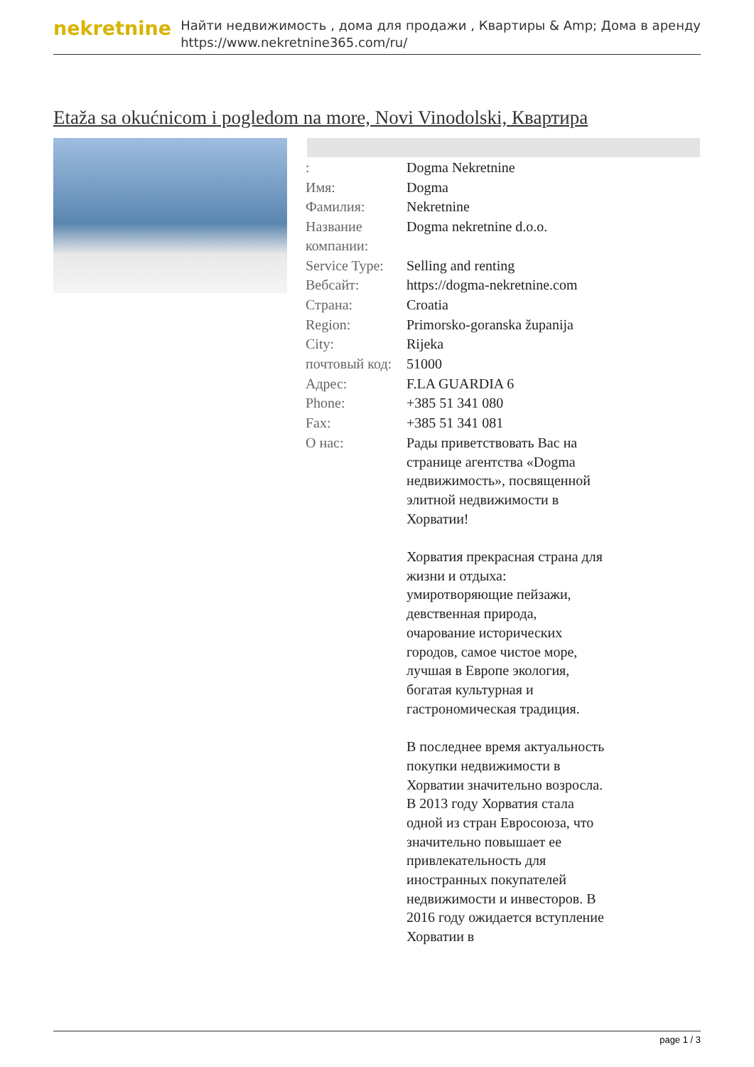nekretnine
Найти недвижимость , дома для продажи , Квартиры & Amp; Дома в аренду
https://www.nekretnine365.com/ru/
Etaža sa okućnicom i pogledom na more, Novi Vinodolski, Квартира
| : | Dogma Nekretnine |
| Имя: | Dogma |
| Фамилия: | Nekretnine |
| Название компании: | Dogma nekretnine d.o.o. |
| Service Type: | Selling and renting |
| Вебсайт: | https://dogma-nekretnine.com |
| Страна: | Croatia |
| Region: | Primorsko-goranska županija |
| City: | Rijeka |
| почтовый код: | 51000 |
| Адрес: | F.LA GUARDIA 6 |
| Phone: | +385 51 341 080 |
| Fax: | +385 51 341 081 |
| О нас: | Рады приветствовать Вас на странице агентства «Dogma недвижимость», посвященной элитной недвижимости в Хорватии! Хорватия прекрасная страна для жизни и отдыха: умиротворяющие пейзажи, девственная природа, очарование исторических городов, самое чистое море, лучшая в Европе экология, богатая культурная и гастрономическая традиция. В последнее время актуальность покупки недвижимости в Хорватии значительно возросла. В 2013 году Хорватия стала одной из стран Евросоюза, что значительно повышает ее привлекательность для иностранных покупателей недвижимости и инвесторов. В 2016 году ожидается вступление Хорватии в |
page 1 / 3